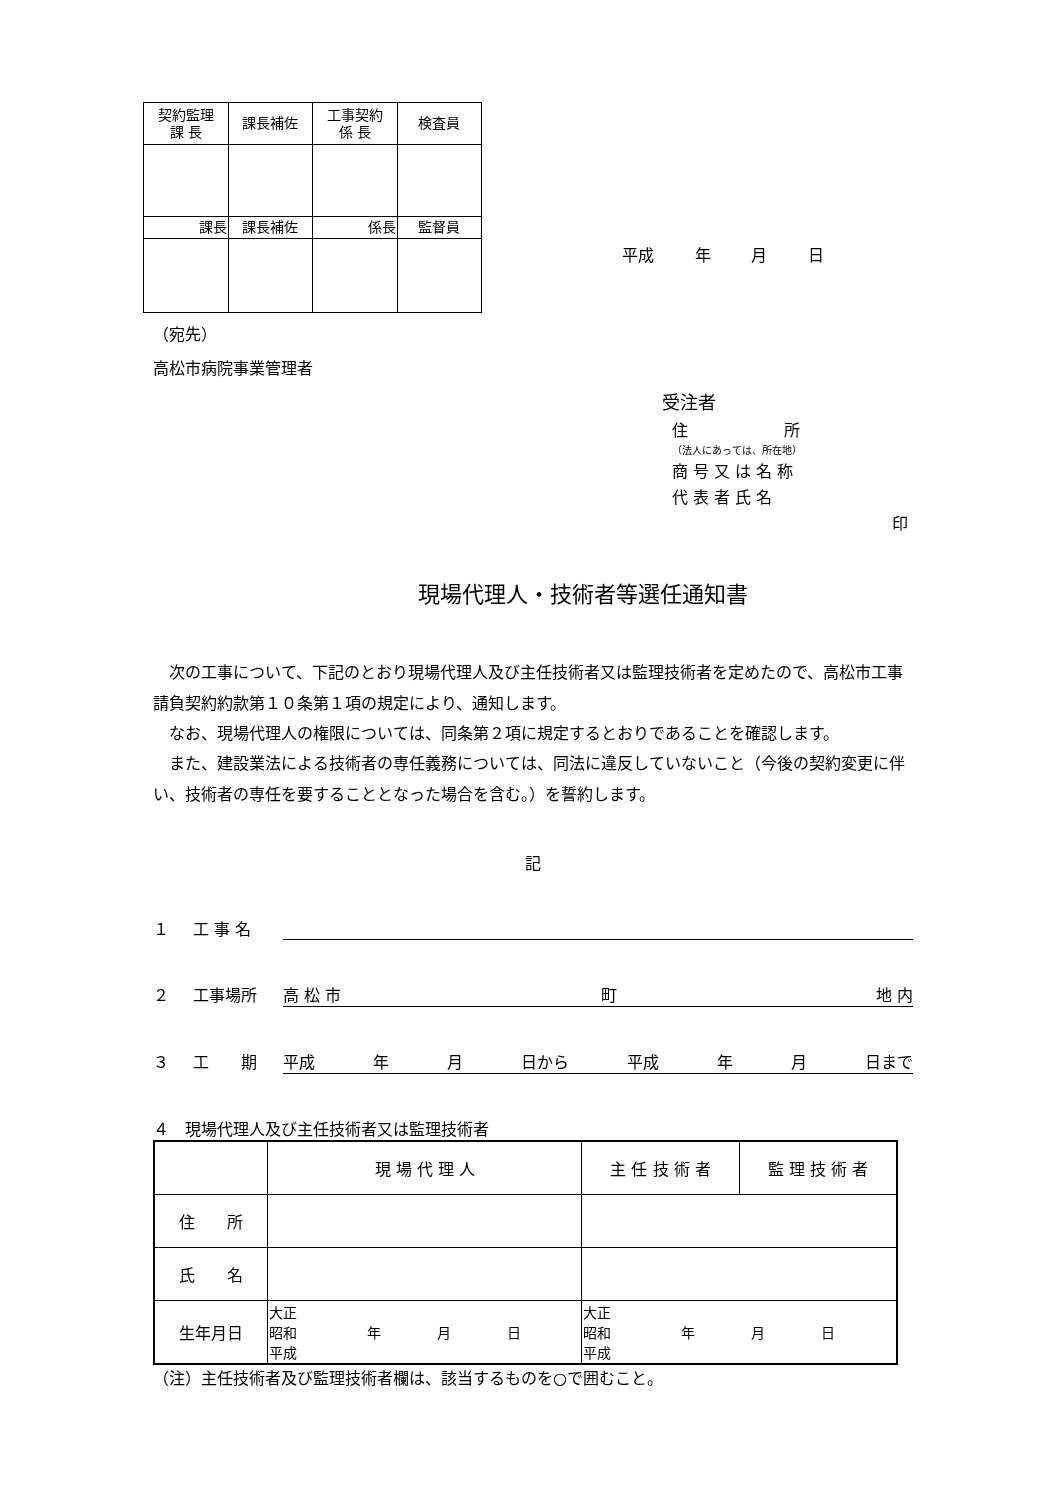| 契約監理 課 長 | 課長補佐 | 工事契約 係 長 | 検査員 |
| 課長 | 課長補佐 | 係長 | 監督員 |
平成 年 月 日
（宛先）
高松市病院事業管理者
受注者
住　　　　　　所
（法人にあっては、所在地）
商 号 又 は 名 称
代 表 者 氏 名 印
現場代理人・技術者等選任通知書
　次の工事について、下記のとおり現場代理人及び主任技術者又は監理技術者を定めたので、高松市工事請負契約約款第１０条第１項の規定により、通知します。
　なお、現場代理人の権限については、同条第２項に規定するとおりであることを確認します。
　また、建設業法による技術者の専任義務については、同法に違反していないこと（今後の契約変更に伴い、技術者の専任を要することとなった場合を含む。）を誓約します。
記
１ 工 事 名
２ 工事場所 高 松 市 町 地 内
３ 工　　期 平成 年 月 日から 平成 年 月 日まで
４　現場代理人及び主任技術者又は監理技術者
| | 現 場 代 理 人 | 主 任 技 術 者 | 監 理 技 術 者 |
| --- | --- | --- | --- |
| 住 所 | | | |
| 氏 名 | | | |
| 生年月日 | 大正 昭和 年 月 日 平成 | 大正 昭和 年 月 日 平成 | |
（注）主任技術者及び監理技術者欄は、該当するものを○で囲むこと。